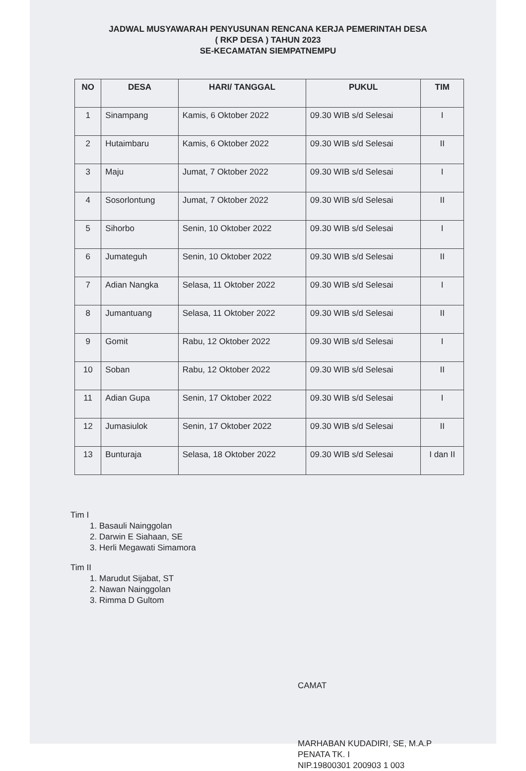JADWAL MUSYAWARAH PENYUSUNAN RENCANA KERJA PEMERINTAH DESA
( RKP DESA ) TAHUN 2023
SE-KECAMATAN SIEMPATNEMPU
| NO | DESA | HARI/ TANGGAL | PUKUL | TIM |
| --- | --- | --- | --- | --- |
| 1 | Sinampang | Kamis, 6 Oktober 2022 | 09.30 WIB s/d Selesai | I |
| 2 | Hutaimbaru | Kamis, 6 Oktober 2022 | 09.30 WIB s/d Selesai | II |
| 3 | Maju | Jumat, 7 Oktober 2022 | 09.30 WIB s/d Selesai | I |
| 4 | Sosorlontung | Jumat, 7 Oktober 2022 | 09.30 WIB s/d Selesai | II |
| 5 | Sihorbo | Senin, 10 Oktober 2022 | 09.30 WIB s/d Selesai | I |
| 6 | Jumateguh | Senin, 10 Oktober 2022 | 09.30 WIB s/d Selesai | II |
| 7 | Adian Nangka | Selasa, 11 Oktober 2022 | 09.30 WIB s/d Selesai | I |
| 8 | Jumantuang | Selasa, 11 Oktober 2022 | 09.30 WIB s/d Selesai | II |
| 9 | Gomit | Rabu, 12 Oktober 2022 | 09.30 WIB s/d Selesai | I |
| 10 | Soban | Rabu, 12 Oktober 2022 | 09.30 WIB s/d Selesai | II |
| 11 | Adian Gupa | Senin, 17 Oktober 2022 | 09.30 WIB s/d Selesai | I |
| 12 | Jumasiulok | Senin, 17 Oktober 2022 | 09.30 WIB s/d Selesai | II |
| 13 | Bunturaja | Selasa, 18 Oktober 2022 | 09.30 WIB s/d Selesai | I dan II |
Tim I
1. Basauli Nainggolan
2. Darwin E Siahaan, SE
3. Herli Megawati Simamora
Tim II
1. Marudut Sijabat, ST
2. Nawan Nainggolan
3. Rimma D Gultom
CAMAT
MARHABAN KUDADIRI, SE, M.A.P
PENATA TK. I
NIP.19800301 200903 1 003